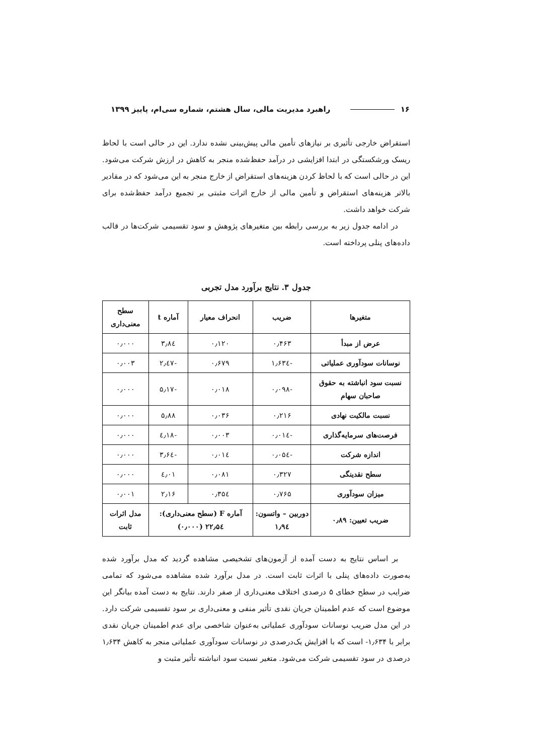۱۶ راهبرد مدیریت مالی، سال هشتم، شماره سی‌ام، پاییز ۱۳۹۹
استقراض خارجی تأثیری بر نیازهای تأمین مالی پیش‌بینی نشده ندارد. این در حالی است با لحاظ ریسک ورشکستگی در ابتدا افزایشی در درآمد حفظ‌شده منجر به کاهش در ارزش شرکت می‌شود. این در حالی است که با لحاظ کردن هزینه‌های استقراض از خارج منجر به این می‌شود که در مقادیر بالاتر هزینه‌های استقراض و تأمین مالی از خارج اثرات مثبتی بر تجمیع درآمد حفظ‌شده برای شرکت خواهد داشت.
در ادامه جدول زیر به بررسی رابطه بین متغیرهای پژوهش و سود تقسیمی شرکت‌ها در قالب داده‌های پنلی پرداخته است.
جدول ۳. نتایج برآورد مدل تجربی
| متغیرها | ضریب | انحراف معیار | آماره t | سطح معنی‌داری |
| --- | --- | --- | --- | --- |
| عرض از مبدأ | ۰٫۴۶۳ | ۰٫۱۲۰ | ۳٫۸٤ | ۰٫۰۰۰ |
| نوسانات سودآوری عملیاتی | -۱٫۶۳٤ | ۰٫۶۷۹ | -۲٫٤۷ | ۰٫۰۰۳ |
| نسبت سود انباشته به حقوق صاحبان سهام | -۰٫۰۹۸ | ۰٫۰۱۸ | -۵٫۱۷ | ۰٫۰۰۰ |
| نسبت مالکیت نهادی | ۰٫۲۱۶ | ۰٫۰۳۶ | ۵٫۸۸ | ۰٫۰۰۰ |
| فرصت‌های سرمایه‌گذاری | -۰٫۰۱٤ | ۰٫۰۰۳ | -٤٫۱۸ | ۰٫۰۰۰ |
| اندازه شرکت | -۰٫۰۵٤ | ۰٫۰۱٤ | -۳٫۶٤ | ۰٫۰۰۰ |
| سطح نقدینگی | ۰٫۳۲۷ | ۰٫۰۸۱ | ٤٫۰۱ | ۰٫۰۰۰ |
| میزان سودآوری | ۰٫۷۶۵ | ۰٫۳۵٤ | ۲٫۱۶ | ۰٫۰۰۱ |
| ضریب تعیین: ۰٫۸۹ | دوربین – واتسون: ۱٫۹٤ | آماره F (سطح معنی‌داری): ۲۲٫۵٤ (۰٫۰۰۰) | | مدل اثرات ثابت |
بر اساس نتایج به دست آمده از آزمون‌های تشخیصی مشاهده گردید که مدل برآورد شده به‌صورت داده‌های پنلی با اثرات ثابت است. در مدل برآورد شده مشاهده می‌شود که تمامی ضرایب در سطح خطای ۵ درصدی اختلاف معنی‌داری از صفر دارند. نتایج به دست آمده بیانگر این موضوع است که عدم اطمینان جریان نقدی تأثیر منفی و معنی‌داری بر سود تقسیمی شرکت دارد. در این مدل ضریب نوسانات سودآوری عملیاتی به‌عنوان شاخصی برای عدم اطمینان جریان نقدی برابر با ۱٫۶۳۴- است که با افزایش یک‌درصدی در نوسانات سودآوری عملیاتی منجر به کاهش ۱٫۶۳۴ درصدی در سود تقسیمی شرکت می‌شود. متغیر نسبت سود انباشته تأثیر مثبت و